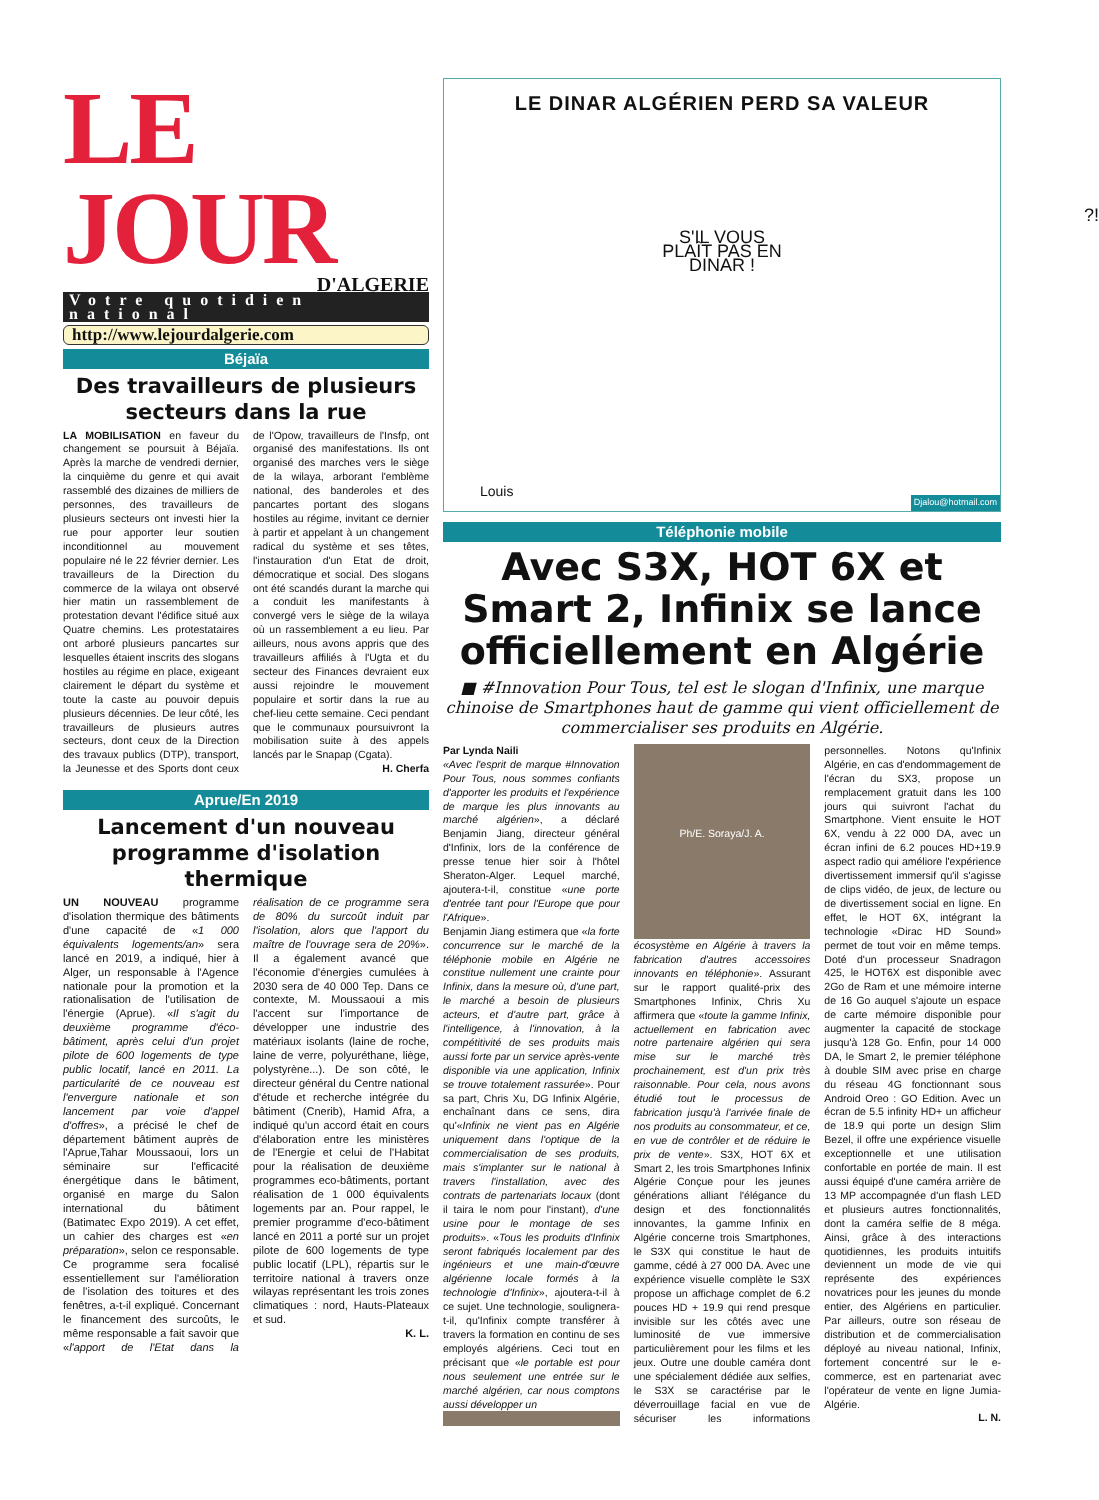LE JOUR
D'ALGERIE
Votre quotidien national
http://www.lejourdalgerie.com
Béjaïa
Des travailleurs de plusieurs secteurs dans la rue
LA MOBILISATION en faveur du changement se poursuit à Béjaïa. Après la marche de vendredi dernier, la cinquième du genre et qui avait rassemblé des dizaines de milliers de personnes, des travailleurs de plusieurs secteurs ont investi hier la rue pour apporter leur soutien inconditionnel au mouvement populaire né le 22 février dernier. Les travailleurs de la Direction du commerce de la wilaya ont observé hier matin un rassemblement de protestation devant l'édifice situé aux Quatre chemins. Les protestataires ont arboré plusieurs pancartes sur lesquelles étaient inscrits des slogans hostiles au régime en place, exigeant clairement le départ du système et toute la caste au pouvoir depuis plusieurs décennies. De leur côté, les travailleurs de plusieurs autres secteurs, dont ceux de la Direction des travaux publics (DTP), transport, la Jeunesse et des Sports dont ceux de l'Opow, travailleurs de l'Insfp, ont organisé des manifestations. Ils ont organisé des marches vers le siège de la wilaya, arborant l'emblème national, des banderoles et des pancartes portant des slogans hostiles au régime, invitant ce dernier à partir et appelant à un changement radical du système et ses têtes, l'instauration d'un Etat de droit, démocratique et social. Des slogans ont été scandés durant la marche qui a conduit les manifestants à convergé vers le siège de la wilaya où un rassemblement a eu lieu. Par ailleurs, nous avons appris que des travailleurs affiliés à l'Ugta et du secteur des Finances devraient eux aussi rejoindre le mouvement populaire et sortir dans la rue au chef-lieu cette semaine. Ceci pendant que le communaux poursuivront la mobilisation suite à des appels lancés par le Snapap (Cgata).
H. Cherfa
Aprue/En 2019
Lancement d'un nouveau programme d'isolation thermique
UN NOUVEAU programme d'isolation thermique des bâtiments d'une capacité de «1 000 équivalents logements/an» sera lancé en 2019, a indiqué, hier à Alger, un responsable à l'Agence nationale pour la promotion et la rationalisation de l'utilisation de l'énergie (Aprue). «Il s'agit du deuxième programme d'éco-bâtiment, après celui d'un projet pilote de 600 logements de type public locatif, lancé en 2011. La particularité de ce nouveau est l'envergure nationale et son lancement par voie d'appel d'offres», a précisé le chef de département bâtiment auprès de l'Aprue,Tahar Moussaoui, lors un séminaire sur l'efficacité énergétique dans le bâtiment, organisé en marge du Salon international du bâtiment (Batimatec Expo 2019). A cet effet, un cahier des charges est «en préparation», selon ce responsable. Ce programme sera focalisé essentiellement sur l'amélioration de l'isolation des toitures et des fenêtres, a-t-il expliqué. Concernant le financement des surcoûts, le même responsable a fait savoir que «l'apport de l'Etat dans la réalisation de ce programme sera de 80% du surcoût induit par l'isolation, alors que l'apport du maître de l'ouvrage sera de 20%». Il a également avancé que l'économie d'énergies cumulées à 2030 sera de 40 000 Tep. Dans ce contexte, M. Moussaoui a mis l'accent sur l'importance de développer une industrie des matériaux isolants (laine de roche, laine de verre, polyuréthane, liège, polystyrène...). De son côté, le directeur général du Centre national d'étude et recherche intégrée du bâtiment (Cnerib), Hamid Afra, a indiqué qu'un accord était en cours d'élaboration entre les ministères de l'Energie et celui de l'Habitat pour la réalisation de deuxième programmes eco-bâtiments, portant réalisation de 1 000 équivalents logements par an. Pour rappel, le premier programme d'eco-bâtiment lancé en 2011 a porté sur un projet pilote de 600 logements de type public locatif (LPL), répartis sur le territoire national à travers onze wilayas représentant les trois zones climatiques : nord, Hauts-Plateaux et sud.
K. L.
LE DINAR ALGÉRIEN PERD SA VALEUR
S'IL VOUS PLAÎT PAS EN DINAR !
?!
Louis
Djalou@hotmail.com
Téléphonie mobile
Avec S3X, HOT 6X et Smart 2, Infinix se lance officiellement en Algérie
■ #Innovation Pour Tous, tel est le slogan d'Infinix, une marque chinoise de Smartphones haut de gamme qui vient officiellement de commercialiser ses produits en Algérie.
Par Lynda Naili
«Avec l'esprit de marque #Innovation Pour Tous, nous sommes confiants d'apporter les produits et l'expérience de marque les plus innovants au marché algérien», a déclaré Benjamin Jiang, directeur général d'Infinix, lors de la conférence de presse tenue hier soir à l'hôtel Sheraton-Alger. Lequel marché, ajoutera-t-il, constitue «une porte d'entrée tant pour l'Europe que pour l'Afrique».
Benjamin Jiang estimera que «la forte concurrence sur le marché de la téléphonie mobile en Algérie ne constitue nullement une crainte pour Infinix, dans la mesure où, d'une part, le marché a besoin de plusieurs acteurs, et d'autre part, grâce à l'intelligence, à l'innovation, à la compétitivité de ses produits mais aussi forte par un service après-vente disponible via une application, Infinix se trouve totalement rassurée». Pour sa part, Chris Xu, DG Infinix Algérie, enchaînant dans ce sens, dira qu'«Infinix ne vient pas en Algérie uniquement dans l'optique de la commercialisation de ses produits, mais s'implanter sur le national à travers l'installation, avec des contrats de partenariats locaux (dont il taira le nom pour l'instant), d'une usine pour le montage de ses produits». «Tous les produits d'Infinix seront fabriqués localement par des ingénieurs et une main-d'œuvre algérienne locale formés à la technologie d'Infinix», ajoutera-t-il à ce sujet. Une technologie, soulignera-t-il, qu'Infinix compte transférer à travers la formation en continu de ses employés algériens. Ceci tout en précisant que «le portable est pour nous seulement une entrée sur le marché algérien, car nous comptons aussi développer un
Ph/E. Soraya/J. A.
écosystème en Algérie à travers la fabrication d'autres accessoires innovants en téléphonie». Assurant sur le rapport qualité-prix des Smartphones Infinix, Chris Xu affirmera que «toute la gamme Infinix, actuellement en fabrication avec notre partenaire algérien qui sera mise sur le marché très prochainement, est d'un prix très raisonnable. Pour cela, nous avons étudié tout le processus de fabrication jusqu'à l'arrivée finale de nos produits au consommateur, et ce, en vue de contrôler et de réduire le prix de vente». S3X, HOT 6X et Smart 2, les trois Smartphones Infinix Algérie Conçue pour les jeunes générations alliant l'élégance du design et des fonctionnalités innovantes, la gamme Infinix en Algérie concerne trois Smartphones, le S3X qui constitue le haut de gamme, cédé à 27 000 DA. Avec une expérience visuelle complète le S3X propose un affichage complet de 6.2 pouces HD + 19.9 qui rend presque invisible sur les côtés avec une luminosité de vue immersive particulièrement pour les films et les jeux. Outre une double caméra dont une spécialement dédiée aux selfies, le S3X se caractérise par le déverrouillage facial en vue de sécuriser les informations personnelles. Notons qu'Infinix Algérie, en cas d'endommagement de l'écran du SX3, propose un remplacement gratuit dans les 100 jours qui suivront l'achat du Smartphone. Vient ensuite le HOT 6X, vendu à 22 000 DA, avec un écran infini de 6.2 pouces HD+19.9 aspect radio qui améliore l'expérience divertissement immersif qu'il s'agisse de clips vidéo, de jeux, de lecture ou de divertissement social en ligne. En effet, le HOT 6X, intégrant la technologie «Dirac HD Sound» permet de tout voir en même temps. Doté d'un processeur Snadragon 425, le HOT6X est disponible avec 2Go de Ram et une mémoire interne de 16 Go auquel s'ajoute un espace de carte mémoire disponible pour augmenter la capacité de stockage jusqu'à 128 Go. Enfin, pour 14 000 DA, le Smart 2, le premier téléphone à double SIM avec prise en charge du réseau 4G fonctionnant sous Android Oreo : GO Edition. Avec un écran de 5.5 infinity HD+ un afficheur de 18.9 qui porte un design Slim Bezel, il offre une expérience visuelle exceptionnelle et une utilisation confortable en portée de main. Il est aussi équipé d'une caméra arrière de 13 MP accompagnée d'un flash LED et plusieurs autres fonctionnalités, dont la caméra selfie de 8 méga. Ainsi, grâce à des interactions quotidiennes, les produits intuitifs deviennent un mode de vie qui représente des expériences novatrices pour les jeunes du monde entier, des Algériens en particulier. Par ailleurs, outre son réseau de distribution et de commercialisation déployé au niveau national, Infinix, fortement concentré sur le e-commerce, est en partenariat avec l'opérateur de vente en ligne Jumia-Algérie.
L. N.